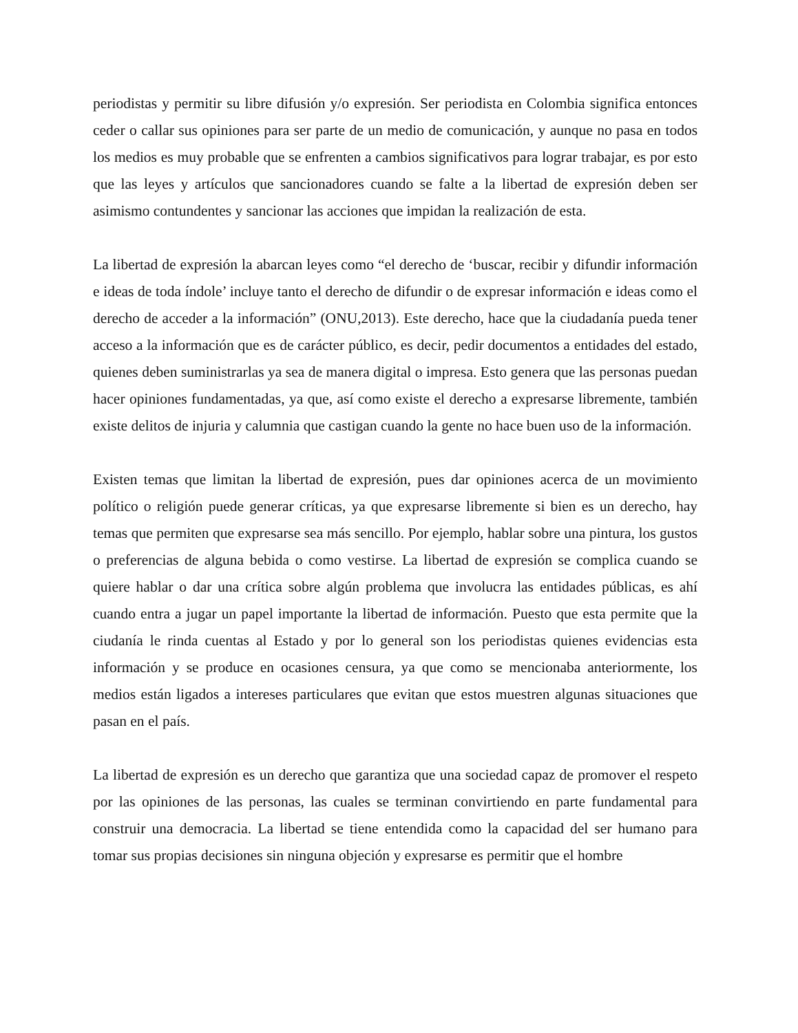periodistas y permitir su libre difusión y/o expresión. Ser periodista en Colombia significa entonces ceder o callar sus opiniones para ser parte de un medio de comunicación, y aunque no pasa en todos los medios es muy probable que se enfrenten a cambios significativos para lograr trabajar, es por esto que las leyes y artículos que sancionadores cuando se falte a la libertad de expresión deben ser asimismo contundentes y sancionar las acciones que impidan la realización de esta.
La libertad de expresión la abarcan leyes como “el derecho de ‘buscar, recibir y difundir información e ideas de toda índole’ incluye tanto el derecho de difundir o de expresar información e ideas como el derecho de acceder a la información” (ONU,2013). Este derecho, hace que la ciudadanía pueda tener acceso a la información que es de carácter público, es decir, pedir documentos a entidades del estado, quienes deben suministrarlas ya sea de manera digital o impresa. Esto genera que las personas puedan hacer opiniones fundamentadas, ya que, así como existe el derecho a expresarse libremente, también existe delitos de injuria y calumnia que castigan cuando la gente no hace buen uso de la información.
Existen temas que limitan la libertad de expresión, pues dar opiniones acerca de un movimiento político o religión puede generar críticas, ya que expresarse libremente si bien es un derecho, hay temas que permiten que expresarse sea más sencillo. Por ejemplo, hablar sobre una pintura, los gustos o preferencias de alguna bebida o como vestirse. La libertad de expresión se complica cuando se quiere hablar o dar una crítica sobre algún problema que involucra las entidades públicas, es ahí cuando entra a jugar un papel importante la libertad de información. Puesto que esta permite que la ciudanía le rinda cuentas al Estado y por lo general son los periodistas quienes evidencias esta información y se produce en ocasiones censura, ya que como se mencionaba anteriormente, los medios están ligados a intereses particulares que evitan que estos muestren algunas situaciones que pasan en el país.
La libertad de expresión es un derecho que garantiza que una sociedad capaz de promover el respeto por las opiniones de las personas, las cuales se terminan convirtiendo en parte fundamental para construir una democracia. La libertad se tiene entendida como la capacidad del ser humano para tomar sus propias decisiones sin ninguna objeción y expresarse es permitir que el hombre